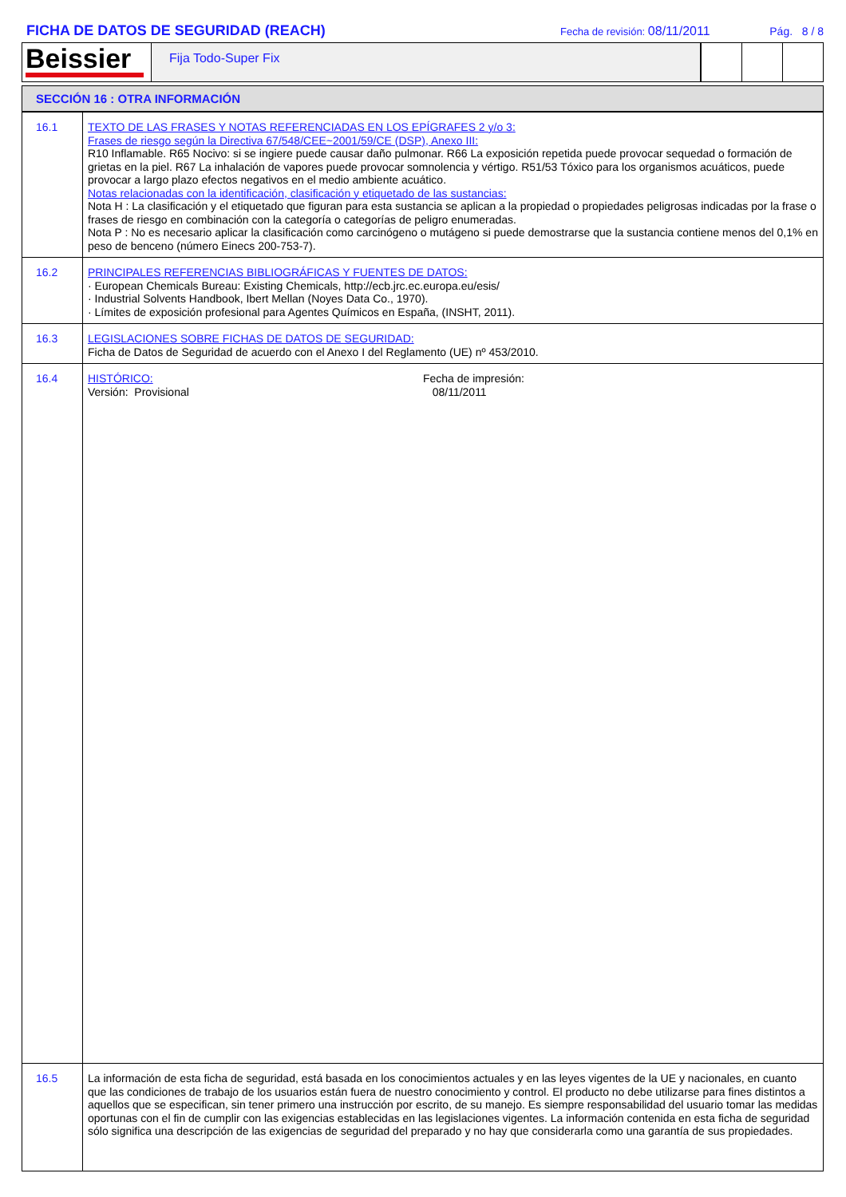FICHA DE DATOS DE SEGURIDAD (REACH)
Fecha de revisión: 08/11/2011 Pág. 8 / 8
Beissier
Fija Todo-Super Fix
SECCIÓN 16 : OTRA INFORMACIÓN
| 16.1 | TEXTO DE LAS FRASES Y NOTAS REFERENCIADAS EN LOS EPÍGRAFES 2 y/o 3: Frases de riesgo según la Directiva 67/548/CEE~2001/59/CE (DSP), Anexo III: R10 Inflamable. R65 Nocivo: si se ingiere puede causar daño pulmonar. R66 La exposición repetida puede provocar sequedad o formación de grietas en la piel. R67 La inhalación de vapores puede provocar somnolencia y vértigo. R51/53 Tóxico para los organismos acuáticos, puede provocar a largo plazo efectos negativos en el medio ambiente acuático. Notas relacionadas con la identificación, clasificación y etiquetado de las sustancias: Nota H : La clasificación y el etiquetado que figuran para esta sustancia se aplican a la propiedad o propiedades peligrosas indicadas por la frase o frases de riesgo en combinación con la categoría o categorías de peligro enumeradas. Nota P : No es necesario aplicar la clasificación como carcinógeno o mutágeno si puede demostrarse que la sustancia contiene menos del 0,1% en peso de benceno (número Einecs 200-753-7). |
| 16.2 | PRINCIPALES REFERENCIAS BIBLIOGRÁFICAS Y FUENTES DE DATOS: · European Chemicals Bureau: Existing Chemicals, http://ecb.jrc.ec.europa.eu/esis/ · Industrial Solvents Handbook, Ibert Mellan (Noyes Data Co., 1970). · Límites de exposición profesional para Agentes Químicos en España, (INSHT, 2011). |
| 16.3 | LEGISLACIONES SOBRE FICHAS DE DATOS DE SEGURIDAD: Ficha de Datos de Seguridad de acuerdo con el Anexo I del Reglamento (UE) nº 453/2010. |
| 16.4 | HISTÓRICO: Versión: Provisional Fecha de impresión: 08/11/2011 |
| 16.5 | La información de esta ficha de seguridad, está basada en los conocimientos actuales y en las leyes vigentes de la UE y nacionales, en cuanto que las condiciones de trabajo de los usuarios están fuera de nuestro conocimiento y control. El producto no debe utilizarse para fines distintos a aquellos que se especifican, sin tener primero una instrucción por escrito, de su manejo. Es siempre responsabilidad del usuario tomar las medidas oportunas con el fin de cumplir con las exigencias establecidas en las legislaciones vigentes. La información contenida en esta ficha de seguridad sólo significa una descripción de las exigencias de seguridad del preparado y no hay que considerarla como una garantía de sus propiedades. |